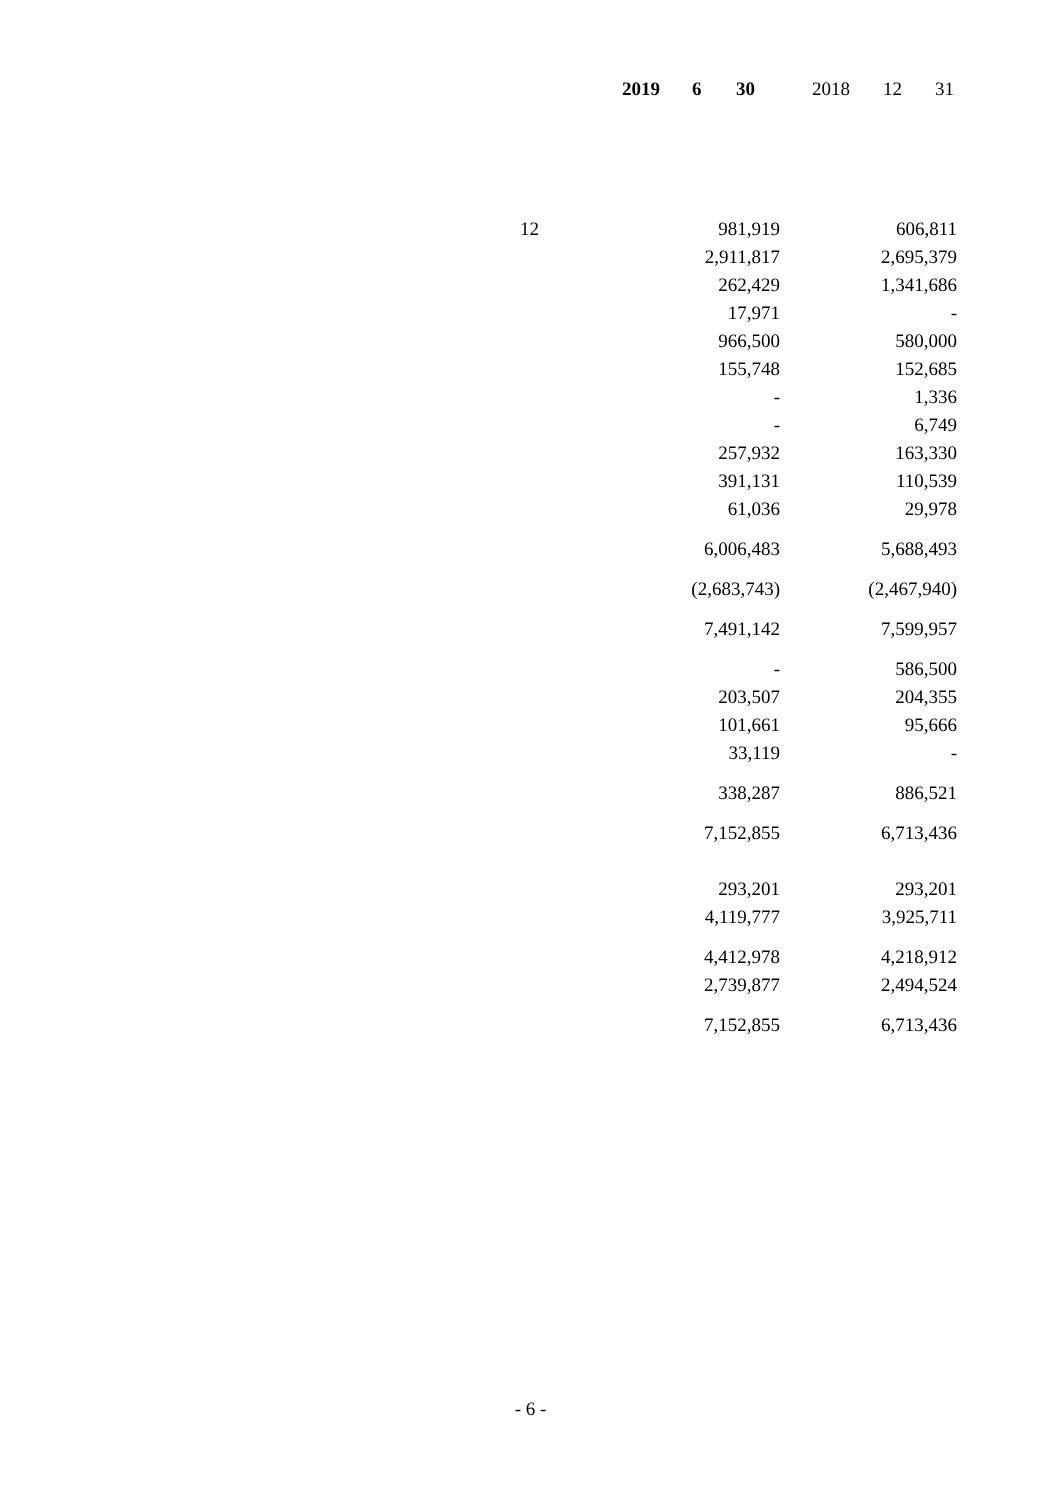2019 6 30 2018 12 31
| 12 | 981,919 | 606,811 |
| | 2,911,817 | 2,695,379 |
| | 262,429 | 1,341,686 |
| | 17,971 | - |
| | 966,500 | 580,000 |
| | 155,748 | 152,685 |
| | - | 1,336 |
| | - | 6,749 |
| | 257,932 | 163,330 |
| | 391,131 | 110,539 |
| | 61,036 | 29,978 |
| | 6,006,483 | 5,688,493 |
| | (2,683,743) | (2,467,940) |
| | 7,491,142 | 7,599,957 |
| | - | 586,500 |
| | 203,507 | 204,355 |
| | 101,661 | 95,666 |
| | 33,119 | - |
| | 338,287 | 886,521 |
| | 7,152,855 | 6,713,436 |
| | 293,201 | 293,201 |
| | 4,119,777 | 3,925,711 |
| | 4,412,978 | 4,218,912 |
| | 2,739,877 | 2,494,524 |
| | 7,152,855 | 6,713,436 |
- 6 -